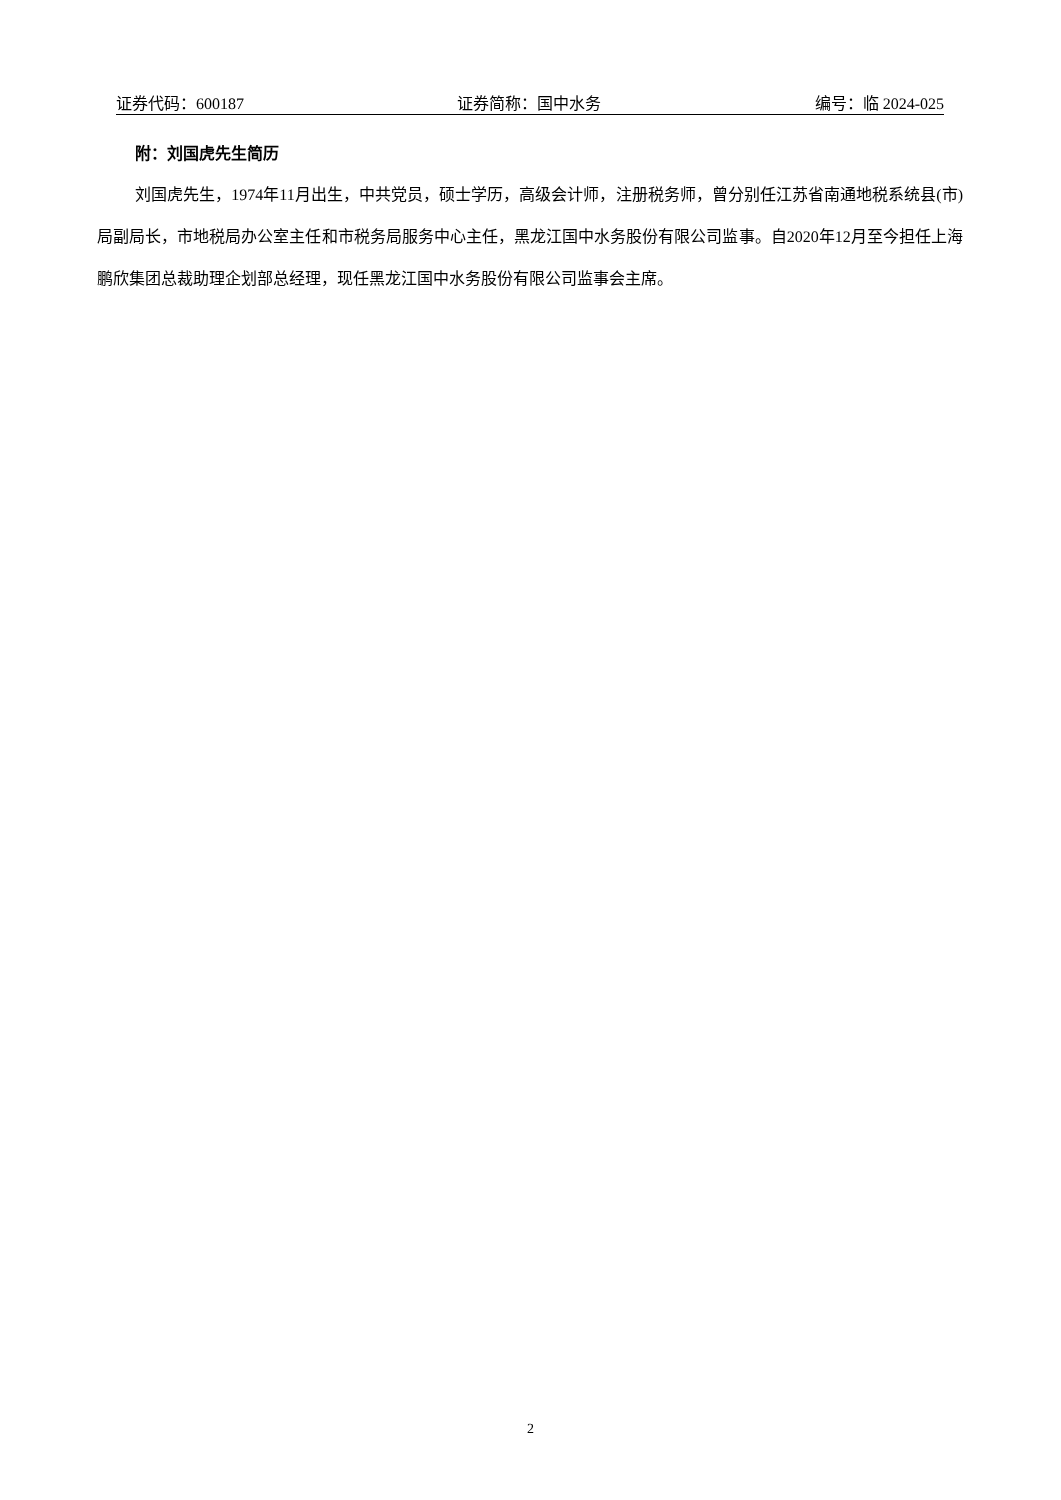证券代码：600187 证券简称：国中水务 编号：临 2024-025
附：刘国虎先生简历
刘国虎先生，1974年11月出生，中共党员，硕士学历，高级会计师，注册税务师，曾分别任江苏省南通地税系统县(市)局副局长，市地税局办公室主任和市税务局服务中心主任，黑龙江国中水务股份有限公司监事。自2020年12月至今担任上海鹏欣集团总裁助理企划部总经理，现任黑龙江国中水务股份有限公司监事会主席。
2